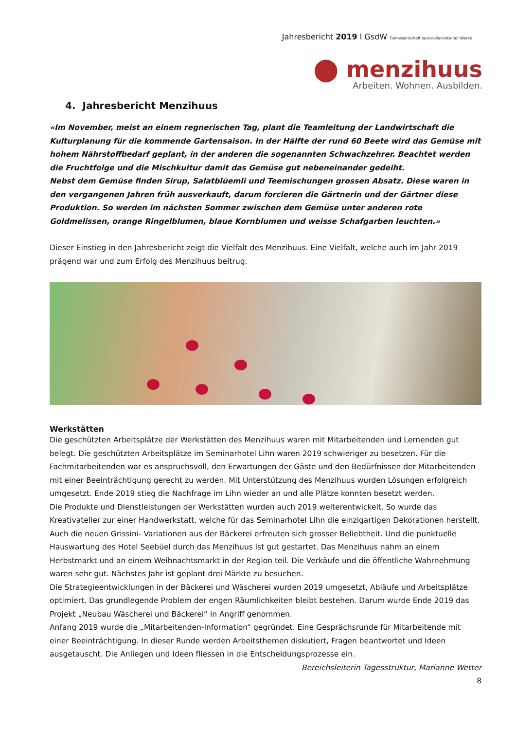Jahresbericht 2019 l GsdW Genossenschaft sozial-diakonischer Werke
⬤ menzihuus
Arbeiten. Wohnen. Ausbilden.
4. Jahresbericht Menzihuus
«Im November, meist an einem regnerischen Tag, plant die Teamleitung der Landwirtschaft die Kulturplanung für die kommende Gartensaison. In der Hälfte der rund 60 Beete wird das Gemüse mit hohem Nährstoffbedarf geplant, in der anderen die sogenannten Schwachzehrer. Beachtet werden die Fruchtfolge und die Mischkultur damit das Gemüse gut nebeneinander gedeiht.
Nebst dem Gemüse finden Sirup, Salatblüemli und Teemischungen grossen Absatz. Diese waren in den vergangenen Jahren früh ausverkauft, darum forcieren die Gärtnerin und der Gärtner diese Produktion. So werden im nächsten Sommer zwischen dem Gemüse unter anderen rote Goldmelissen, orange Ringelblumen, blaue Kornblumen und weisse Schafgarben leuchten.»
Dieser Einstieg in den Jahresbericht zeigt die Vielfalt des Menzihuus. Eine Vielfalt, welche auch im Jahr 2019 prägend war und zum Erfolg des Menzihuus beitrug.
Werkstätten
Die geschützten Arbeitsplätze der Werkstätten des Menzihuus waren mit Mitarbeitenden und Lernenden gut belegt. Die geschützten Arbeitsplätze im Seminarhotel Lihn waren 2019 schwieriger zu besetzen. Für die Fachmitarbeitenden war es anspruchsvoll, den Erwartungen der Gäste und den Bedürfnissen der Mitarbeitenden mit einer Beeinträchtigung gerecht zu werden. Mit Unterstützung des Menzihuus wurden Lösungen erfolgreich umgesetzt. Ende 2019 stieg die Nachfrage im Lihn wieder an und alle Plätze konnten besetzt werden.
Die Produkte und Dienstleistungen der Werkstätten wurden auch 2019 weiterentwickelt. So wurde das Kreativatelier zur einer Handwerkstatt, welche für das Seminarhotel Lihn die einzigartigen Dekorationen herstellt. Auch die neuen Grissini- Variationen aus der Bäckerei erfreuten sich grosser Beliebtheit. Und die punktuelle Hauswartung des Hotel Seebüel durch das Menzihuus ist gut gestartet. Das Menzihuus nahm an einem Herbstmarkt und an einem Weihnachtsmarkt in der Region teil. Die Verkäufe und die öffentliche Wahrnehmung waren sehr gut. Nächstes Jahr ist geplant drei Märkte zu besuchen.
Die Strategieentwicklungen in der Bäckerei und Wäscherei wurden 2019 umgesetzt, Abläufe und Arbeitsplätze optimiert. Das grundlegende Problem der engen Räumlichkeiten bleibt bestehen. Darum wurde Ende 2019 das Projekt „Neubau Wäscherei und Bäckerei“ in Angriff genommen.
Anfang 2019 wurde die „Mitarbeitenden-Information“ gegründet. Eine Gesprächsrunde für Mitarbeitende mit einer Beeinträchtigung. In dieser Runde werden Arbeitsthemen diskutiert, Fragen beantwortet und Ideen ausgetauscht. Die Anliegen und Ideen fliessen in die Entscheidungsprozesse ein.
Bereichsleiterin Tagesstruktur, Marianne Wetter
8